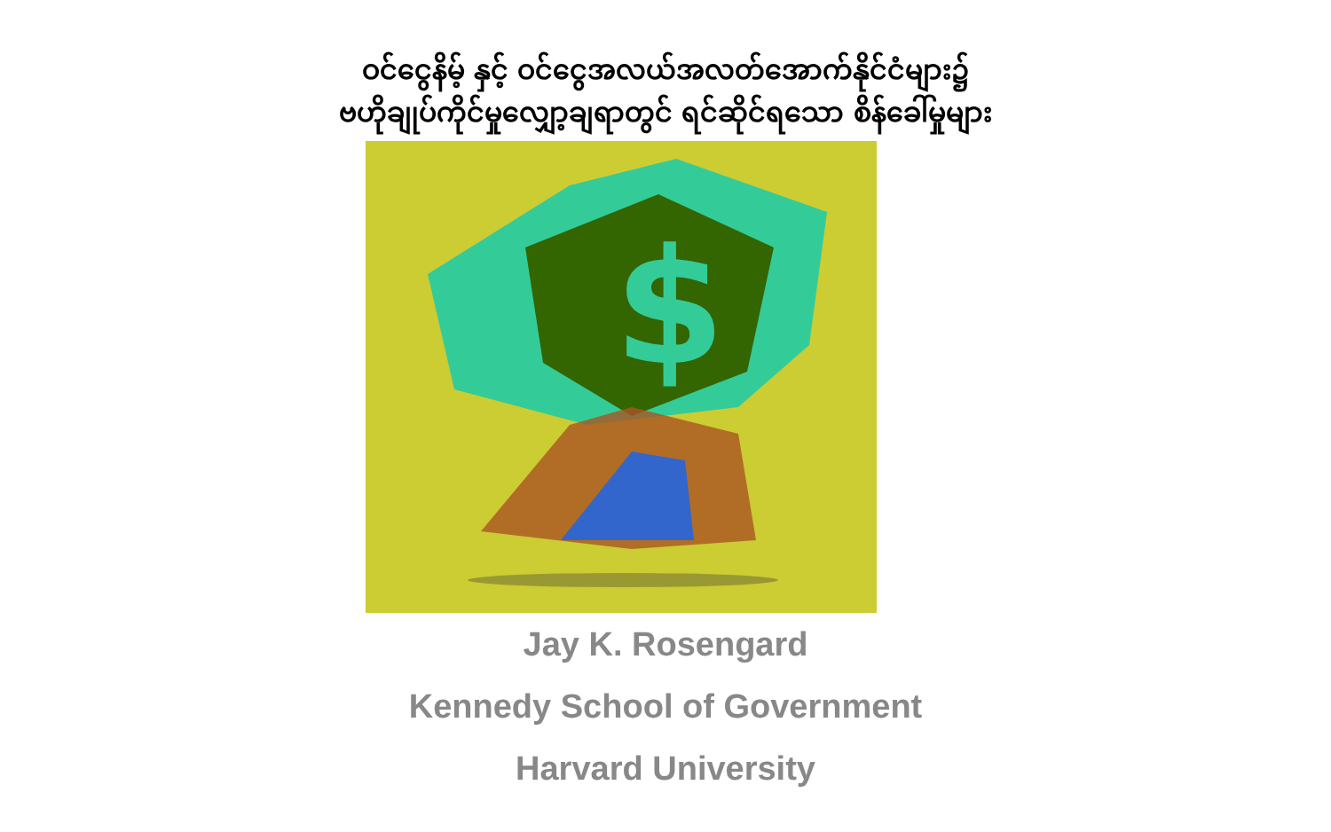ဝင်ငွေနိမ့် နှင့် ဝင်ငွေအလယ်အလတ်အောက်နိုင်ငံများ၌
ဗဟိုချုပ်ကိုင်မှုလျှော့ချရာတွင် ရင်ဆိုင်ရသော စိန်ခေါ်မှုများ
$
Jay K. Rosengard
Kennedy School of Government
Harvard University